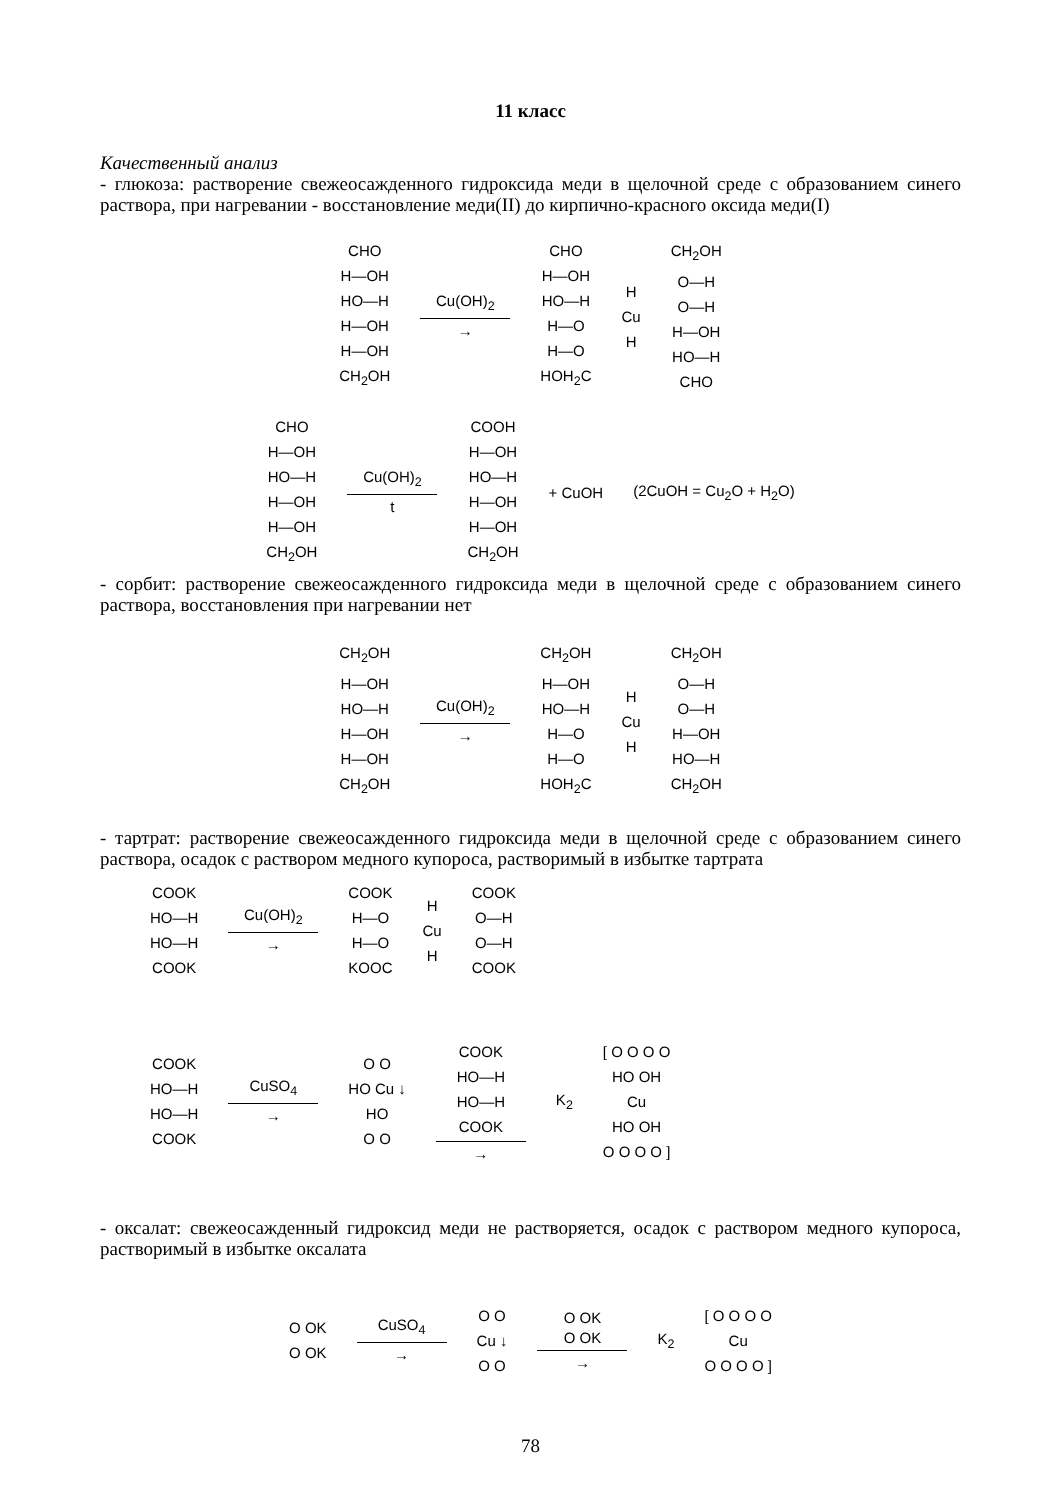11 класс
Качественный анализ
- глюкоза: растворение свежеосажденного гидроксида меди в щелочной среде с образованием синего раствора, при нагревании - восстановление меди(II) до кирпично-красного оксида меди(I)
CHO
H—OH
HO—H
H—OH
H—OH
CH<sub>2</sub>OH
Cu(OH)<sub>2</sub>
→
CHO
H—OH
HO—H
H—O
H—O
HOH<sub>2</sub>C
H
Cu
H
CH<sub>2</sub>OH
O—H
O—H
H—OH
HO—H
CHO
CHO
H—OH
HO—H
H—OH
H—OH
CH<sub>2</sub>OH
Cu(OH)<sub>2</sub>
t
COOH
H—OH
HO—H
H—OH
H—OH
CH<sub>2</sub>OH
+ CuOH (2CuOH = Cu<sub>2</sub>O + H<sub>2</sub>O)
- сорбит: растворение свежеосажденного гидроксида меди в щелочной среде с образованием синего раствора, восстановления при нагревании нет
CH<sub>2</sub>OH
H—OH
HO—H
H—OH
H—OH
CH<sub>2</sub>OH
Cu(OH)<sub>2</sub>
→
CH<sub>2</sub>OH
H—OH
HO—H
H—O
H—O
HOH<sub>2</sub>C
H
Cu
H
CH<sub>2</sub>OH
O—H
O—H
H—OH
HO—H
CH<sub>2</sub>OH
- тартрат: растворение свежеосажденного гидроксида меди в щелочной среде с образованием синего раствора, осадок с раствором медного купороса, растворимый в избытке тартрата
COOK
HO—H
HO—H
COOK
Cu(OH)<sub>2</sub>
→
COOK
H—O
H—O
KOOC
H
Cu
H
COOK
O—H
O—H
COOK
COOK
HO—H
HO—H
COOK
CuSO<sub>4</sub>
→
O O
HO Cu ↓
HO
O O
COOK
HO—H
HO—H
COOK
→
K<sub>2</sub>
[ O O O O
HO OH
Cu
HO OH
O O O O ]
- оксалат: свежеосажденный гидроксид меди не растворяется, осадок с раствором медного купороса, растворимый в избытке оксалата
O OK
O OK
CuSO<sub>4</sub>
→
O O
Cu ↓
O O
O OK
O OK
→
K<sub>2</sub>
[ O O O O
Cu
O O O O ]
78